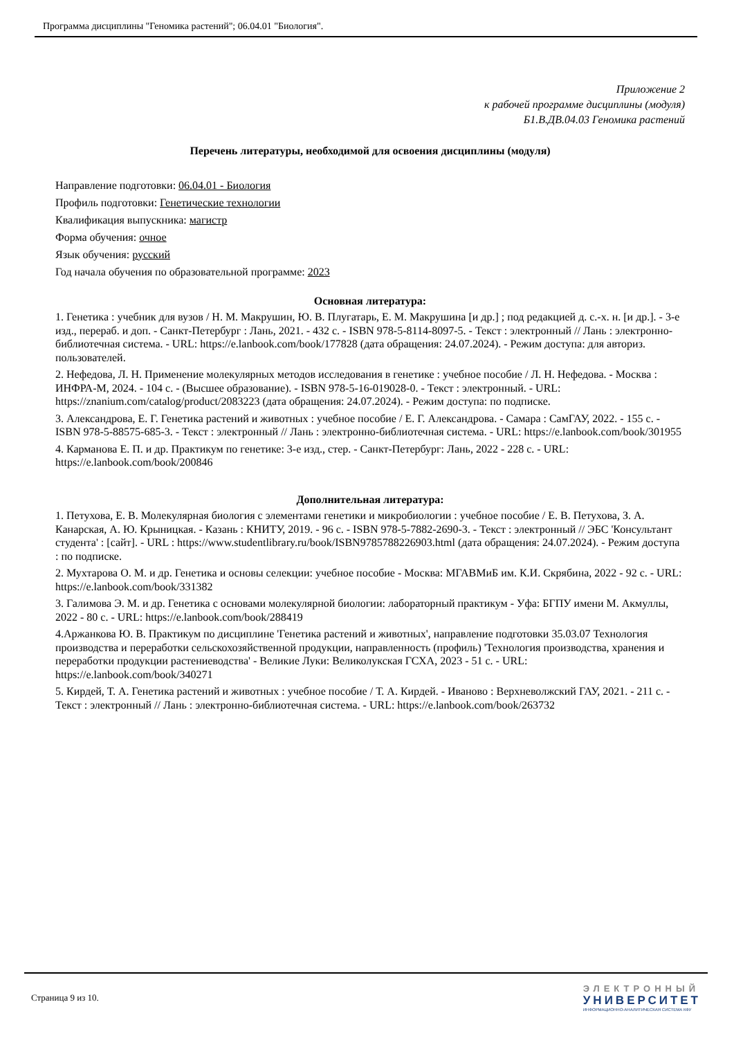Программа дисциплины "Геномика растений"; 06.04.01 "Биология".
Приложение 2
к рабочей программе дисциплины (модуля)
Б1.В.ДВ.04.03 Геномика растений
Перечень литературы, необходимой для освоения дисциплины (модуля)
Направление подготовки: 06.04.01 - Биология
Профиль подготовки: Генетические технологии
Квалификация выпускника: магистр
Форма обучения: очное
Язык обучения: русский
Год начала обучения по образовательной программе: 2023
Основная литература:
1. Генетика : учебник для вузов / Н. М. Макрушин, Ю. В. Плугатарь, Е. М. Макрушина [и др.] ; под редакцией д. с.-х. н. [и др.]. - 3-е изд., перераб. и доп. - Санкт-Петербург : Лань, 2021. - 432 с. - ISBN 978-5-8114-8097-5. - Текст : электронный // Лань : электронно-библиотечная система. - URL: https://e.lanbook.com/book/177828 (дата обращения: 24.07.2024). - Режим доступа: для авториз. пользователей.
2. Нефедова, Л. Н. Применение молекулярных методов исследования в генетике : учебное пособие / Л. Н. Нефедова. - Москва : ИНФРА-М, 2024. - 104 с. - (Высшее образование). - ISBN 978-5-16-019028-0. - Текст : электронный. - URL: https://znanium.com/catalog/product/2083223 (дата обращения: 24.07.2024). - Режим доступа: по подписке.
3. Александрова, Е. Г. Генетика растений и животных : учебное пособие / Е. Г. Александрова. - Самара : СамГАУ, 2022. - 155 с. - ISBN 978-5-88575-685-3. - Текст : электронный // Лань : электронно-библиотечная система. - URL: https://e.lanbook.com/book/301955
4. Карманова Е. П. и др. Практикум по генетике: 3-е изд., стер. - Санкт-Петербург: Лань, 2022 - 228 с. - URL: https://e.lanbook.com/book/200846
Дополнительная литература:
1. Петухова, Е. В. Молекулярная биология с элементами генетики и микробиологии : учебное пособие / Е. В. Петухова, З. А. Канарская, А. Ю. Крыницкая. - Казань : КНИТУ, 2019. - 96 с. - ISBN 978-5-7882-2690-3. - Текст : электронный // ЭБС 'Консультант студента' : [сайт]. - URL : https://www.studentlibrary.ru/book/ISBN9785788226903.html (дата обращения: 24.07.2024). - Режим доступа : по подписке.
2. Мухтарова О. М. и др. Генетика и основы селекции: учебное пособие - Москва: МГАВМиБ им. К.И. Скрябина, 2022 - 92 с. - URL: https://e.lanbook.com/book/331382
3. Галимова Э. М. и др. Генетика с основами молекулярной биологии: лабораторный практикум - Уфа: БГПУ имени М. Акмуллы, 2022 - 80 с. - URL: https://e.lanbook.com/book/288419
4.Аржанкова Ю. В. Практикум по дисциплине 'Генетика растений и животных', направление подготовки 35.03.07 Технология производства и переработки сельскохозяйственной продукции, направленность (профиль) 'Технология производства, хранения и переработки продукции растениеводства' - Великие Луки: Великолукская ГСХА, 2023 - 51 с. - URL: https://e.lanbook.com/book/340271
5. Кирдей, Т. А. Генетика растений и животных : учебное пособие / Т. А. Кирдей. - Иваново : Верхневолжский ГАУ, 2021. - 211 с. - Текст : электронный // Лань : электронно-библиотечная система. - URL: https://e.lanbook.com/book/263732
Страница 9 из 10.
ЭЛЕКТРОННЫЙ
УНИВЕРСИТЕТ
ИНФОРМАЦИОННО-АНАЛИТИЧЕСКАЯ СИСТЕМА КФУ